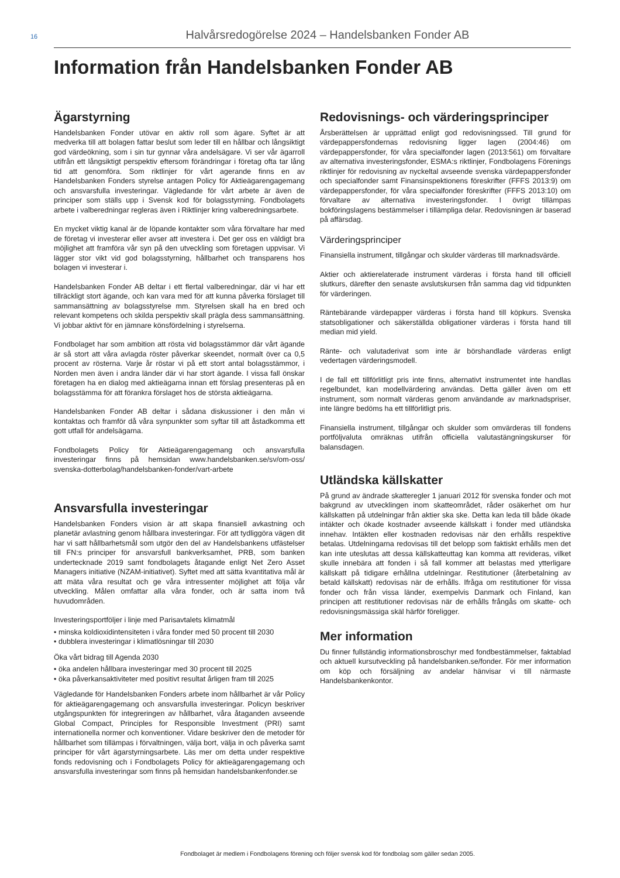16
Halvårsredogörelse 2024 – Handelsbanken Fonder AB
Information från Handelsbanken Fonder AB
Ägarstyrning
Handelsbanken Fonder utövar en aktiv roll som ägare. Syftet är att medverka till att bolagen fattar beslut som leder till en hållbar och långsiktigt god värdeökning, som i sin tur gynnar våra andelsägare. Vi ser vår ägarroll utifrån ett långsiktigt perspektiv eftersom förändringar i företag ofta tar lång tid att genomföra. Som riktlinjer för vårt agerande finns en av Handelsbanken Fonders styrelse antagen Policy för Aktieägarengagemang och ansvarsfulla investeringar. Vägledande för vårt arbete är även de principer som ställs upp i Svensk kod för bolagsstyrning. Fondbolagets arbete i valberedningar regleras även i Riktlinjer kring valberedningsarbete.
En mycket viktig kanal är de löpande kontakter som våra förvaltare har med de företag vi investerar eller avser att investera i. Det ger oss en väldigt bra möjlighet att framföra vår syn på den utveckling som företagen uppvisar. Vi lägger stor vikt vid god bolagsstyrning, hållbarhet och transparens hos bolagen vi investerar i.
Handelsbanken Fonder AB deltar i ett flertal valberedningar, där vi har ett tillräckligt stort ägande, och kan vara med för att kunna påverka förslaget till sammansättning av bolagsstyrelse mm. Styrelsen skall ha en bred och relevant kompetens och skilda perspektiv skall prägla dess sammansättning. Vi jobbar aktivt för en jämnare könsfördelning i styrelserna.
Fondbolaget har som ambition att rösta vid bolagsstämmor där vårt ägande är så stort att våra avlagda röster påverkar skeendet, normalt över ca 0,5 procent av rösterna. Varje år röstar vi på ett stort antal bolagsstämmor, i Norden men även i andra länder där vi har stort ägande. I vissa fall önskar företagen ha en dialog med aktieägarna innan ett förslag presenteras på en bolagsstämma för att förankra förslaget hos de största aktieägarna.
Handelsbanken Fonder AB deltar i sådana diskussioner i den mån vi kontaktas och framför då våra synpunkter som syftar till att åstadkomma ett gott utfall för andelsägarna.
Fondbolagets Policy för Aktieägarengagemang och ansvarsfulla investeringar finns på hemsidan www.handelsbanken.se/sv/om-oss/ svenska-dotterbolag/handelsbanken-fonder/vart-arbete
Ansvarsfulla investeringar
Handelsbanken Fonders vision är att skapa finansiell avkastning och planetär avlastning genom hållbara investeringar. För att tydliggöra vägen dit har vi satt hållbarhetsmål som utgör den del av Handelsbankens utfästelser till FN:s principer för ansvarsfull bankverksamhet, PRB, som banken undertecknade 2019 samt fondbolagets åtagande enligt Net Zero Asset Managers initiative (NZAM-initiativet). Syftet med att sätta kvantitativa mål är att mäta våra resultat och ge våra intressenter möjlighet att följa vår utveckling. Målen omfattar alla våra fonder, och är satta inom två huvudområden.
Investeringsportföljer i linje med Parisavtalets klimatmål
• minska koldioxidintensiteten i våra fonder med 50 procent till 2030
• dubblera investeringar i klimatlösningar till 2030
Öka vårt bidrag till Agenda 2030
• öka andelen hållbara investeringar med 30 procent till 2025
• öka påverkansaktiviteter med positivt resultat årligen fram till 2025
Vägledande för Handelsbanken Fonders arbete inom hållbarhet är vår Policy för aktieägarengagemang och ansvarsfulla investeringar. Policyn beskriver utgångspunkten för integreringen av hållbarhet, våra åtaganden avseende Global Compact, Principles for Responsible Investment (PRI) samt internationella normer och konventioner. Vidare beskriver den de metoder för hållbarhet som tillämpas i förvaltningen, välja bort, välja in och påverka samt principer för vårt ägarstyrningsarbete. Läs mer om detta under respektive fonds redovisning och i Fondbolagets Policy för aktieägarengagemang och ansvarsfulla investeringar som finns på hemsidan handelsbankenfonder.se
Redovisnings- och värderingsprinciper
Årsberättelsen är upprättad enligt god redovisningssed. Till grund för värdepappersfondernas redovisning ligger lagen (2004:46) om värdepappersfonder, för våra specialfonder lagen (2013:561) om förvaltare av alternativa investeringsfonder, ESMA:s riktlinjer, Fondbolagens Förenings riktlinjer för redovisning av nyckeltal avseende svenska värdepappersfonder och specialfonder samt Finansinspektionens föreskrifter (FFFS 2013:9) om värdepappersfonder, för våra specialfonder föreskrifter (FFFS 2013:10) om förvaltare av alternativa investeringsfonder. I övrigt tillämpas bokföringslagens bestämmelser i tillämpliga delar. Redovisningen är baserad på affärsdag.
Värderingsprinciper
Finansiella instrument, tillgångar och skulder värderas till marknadsvärde.
Aktier och aktierelaterade instrument värderas i första hand till officiell slutkurs, därefter den senaste avslutskursen från samma dag vid tidpunkten för värderingen.
Räntebärande värdepapper värderas i första hand till köpkurs. Svenska statsobligationer och säkerställda obligationer värderas i första hand till median mid yield.
Ränte- och valutaderivat som inte är börshandlade värderas enligt vedertagen värderingsmodell.
I de fall ett tillförlitligt pris inte finns, alternativt instrumentet inte handlas regelbundet, kan modellvärdering användas. Detta gäller även om ett instrument, som normalt värderas genom användande av marknadspriser, inte längre bedöms ha ett tillförlitligt pris.
Finansiella instrument, tillgångar och skulder som omvärderas till fondens portföljvaluta omräknas utifrån officiella valutastängningskurser för balansdagen.
Utländska källskatter
På grund av ändrade skatteregler 1 januari 2012 för svenska fonder och mot bakgrund av utvecklingen inom skatteområdet, råder osäkerhet om hur källskatten på utdelningar från aktier ska ske. Detta kan leda till både ökade intäkter och ökade kostnader avseende källskatt i fonder med utländska innehav. Intäkten eller kostnaden redovisas när den erhålls respektive betalas. Utdelningarna redovisas till det belopp som faktiskt erhålls men det kan inte uteslutas att dessa källskatteuttag kan komma att revideras, vilket skulle innebära att fonden i så fall kommer att belastas med ytterligare källskatt på tidigare erhållna utdelningar. Restitutioner (återbetalning av betald källskatt) redovisas när de erhålls. Ifråga om restitutioner för vissa fonder och från vissa länder, exempelvis Danmark och Finland, kan principen att restitutioner redovisas när de erhålls frångås om skatte- och redovisningsmässiga skäl härför föreligger.
Mer information
Du finner fullständig informationsbroschyr med fondbestämmelser, faktablad och aktuell kursutveckling på handelsbanken.se/fonder. För mer information om köp och försäljning av andelar hänvisar vi till närmaste Handelsbankenkontor.
Fondbolaget är medlem i Fondbolagens förening och följer svensk kod för fondbolag som gäller sedan 2005.